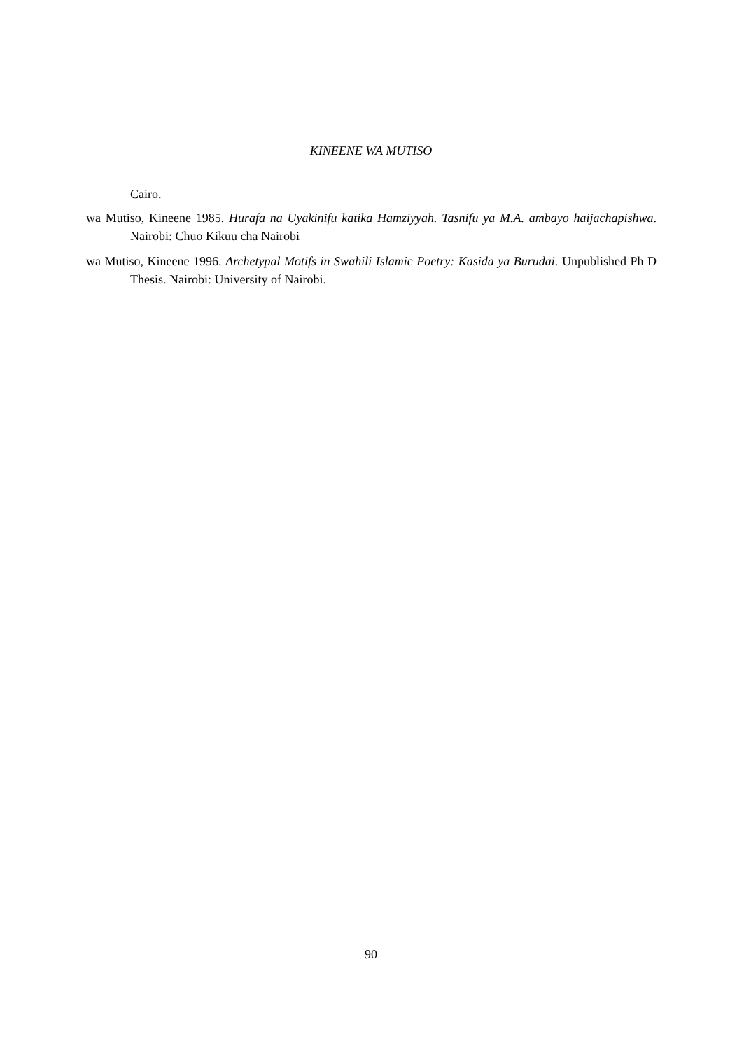KINEENE WA MUTISO
Cairo.
wa Mutiso, Kineene 1985. Hurafa na Uyakinifu katika Hamziyyah. Tasnifu ya M.A. ambayo haijachapishwa. Nairobi: Chuo Kikuu cha Nairobi
wa Mutiso, Kineene 1996. Archetypal Motifs in Swahili Islamic Poetry: Kasida ya Burudai. Unpublished Ph D Thesis. Nairobi: University of Nairobi.
90